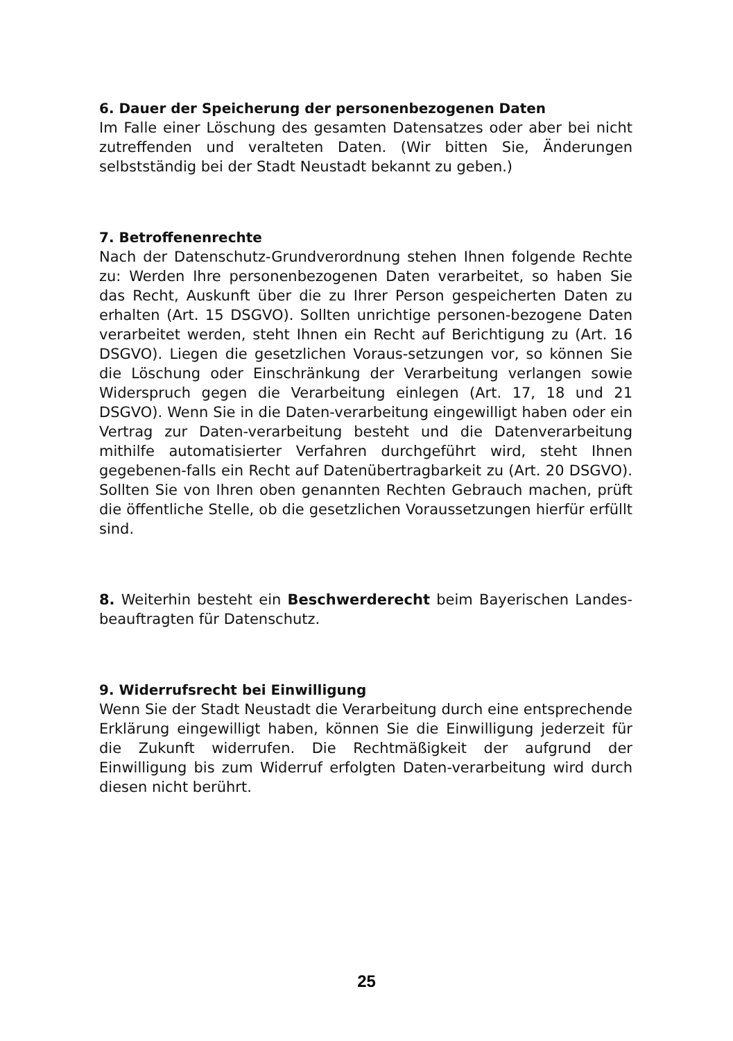6. Dauer der Speicherung der personenbezogenen Daten
Im Falle einer Löschung des gesamten Datensatzes oder aber bei nicht zutreffenden und veralteten Daten. (Wir bitten Sie, Änderungen selbstständig bei der Stadt Neustadt bekannt zu geben.)
7. Betroffenenrechte
Nach der Datenschutz-Grundverordnung stehen Ihnen folgende Rechte zu: Werden Ihre personenbezogenen Daten verarbeitet, so haben Sie das Recht, Auskunft über die zu Ihrer Person gespeicherten Daten zu erhalten (Art. 15 DSGVO). Sollten unrichtige personen-bezogene Daten verarbeitet werden, steht Ihnen ein Recht auf Berichtigung zu (Art. 16 DSGVO). Liegen die gesetzlichen Voraus-setzungen vor, so können Sie die Löschung oder Einschränkung der Verarbeitung verlangen sowie Widerspruch gegen die Verarbeitung einlegen (Art. 17, 18 und 21 DSGVO). Wenn Sie in die Daten-verarbeitung eingewilligt haben oder ein Vertrag zur Daten-verarbeitung besteht und die Datenverarbeitung mithilfe automatisierter Verfahren durchgeführt wird, steht Ihnen gegebenen-falls ein Recht auf Datenübertragbarkeit zu (Art. 20 DSGVO). Sollten Sie von Ihren oben genannten Rechten Gebrauch machen, prüft die öffentliche Stelle, ob die gesetzlichen Voraussetzungen hierfür erfüllt sind.
8. Weiterhin besteht ein Beschwerderecht beim Bayerischen Landes-beauftragten für Datenschutz.
9. Widerrufsrecht bei Einwilligung
Wenn Sie der Stadt Neustadt die Verarbeitung durch eine entsprechende Erklärung eingewilligt haben, können Sie die Einwilligung jederzeit für die Zukunft widerrufen. Die Rechtmäßigkeit der aufgrund der Einwilligung bis zum Widerruf erfolgten Daten-verarbeitung wird durch diesen nicht berührt.
25